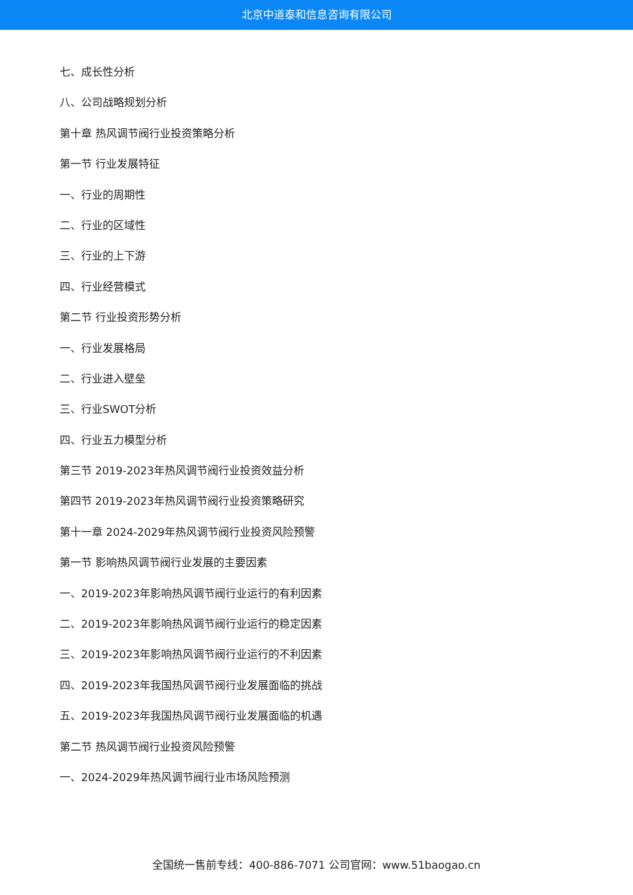北京中道泰和信息咨询有限公司
七、成长性分析
八、公司战略规划分析
第十章 热风调节阀行业投资策略分析
第一节 行业发展特征
一、行业的周期性
二、行业的区域性
三、行业的上下游
四、行业经营模式
第二节 行业投资形势分析
一、行业发展格局
二、行业进入壁垒
三、行业SWOT分析
四、行业五力模型分析
第三节 2019-2023年热风调节阀行业投资效益分析
第四节 2019-2023年热风调节阀行业投资策略研究
第十一章 2024-2029年热风调节阀行业投资风险预警
第一节 影响热风调节阀行业发展的主要因素
一、2019-2023年影响热风调节阀行业运行的有利因素
二、2019-2023年影响热风调节阀行业运行的稳定因素
三、2019-2023年影响热风调节阀行业运行的不利因素
四、2019-2023年我国热风调节阀行业发展面临的挑战
五、2019-2023年我国热风调节阀行业发展面临的机遇
第二节 热风调节阀行业投资风险预警
一、2024-2029年热风调节阀行业市场风险预测
全国统一售前专线：400-886-7071 公司官网：www.51baogao.cn